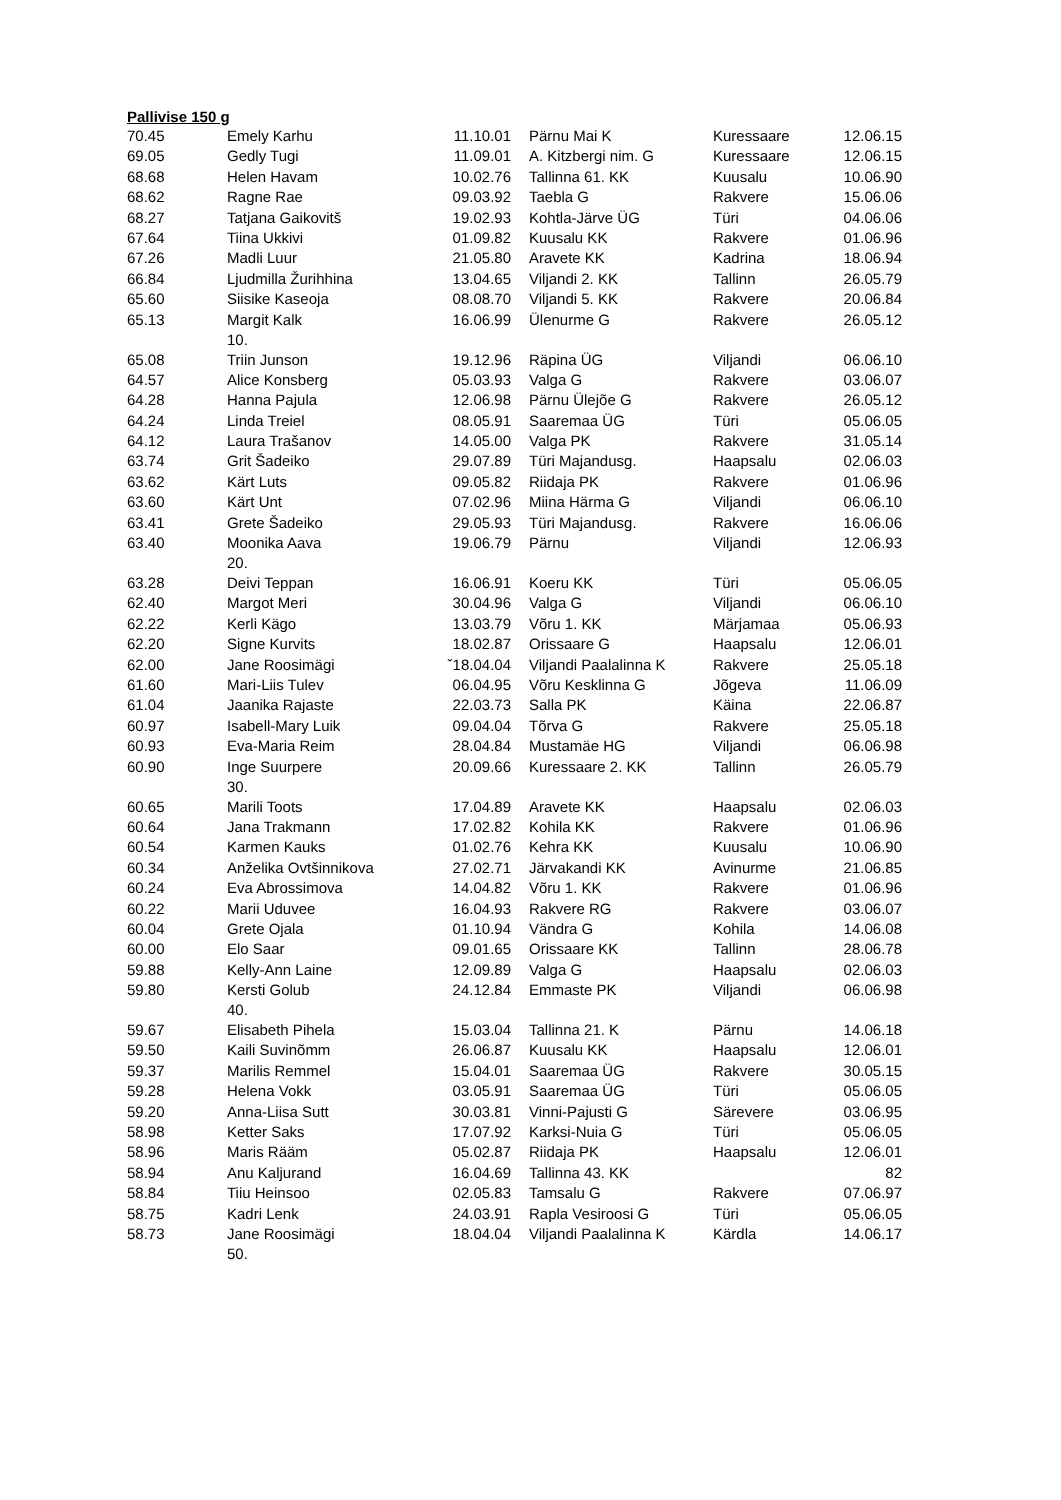Pallivise 150 g
| 70.45 | Emely Karhu | 11.10.01 | Pärnu Mai K | Kuressaare | 12.06.15 |
| 69.05 | Gedly Tugi | 11.09.01 | A. Kitzbergi nim. G | Kuressaare | 12.06.15 |
| 68.68 | Helen Havam | 10.02.76 | Tallinna 61. KK | Kuusalu | 10.06.90 |
| 68.62 | Ragne Rae | 09.03.92 | Taebla G | Rakvere | 15.06.06 |
| 68.27 | Tatjana Gaikovitš | 19.02.93 | Kohtla-Järve ÜG | Türi | 04.06.06 |
| 67.64 | Tiina Ukkivi | 01.09.82 | Kuusalu KK | Rakvere | 01.06.96 |
| 67.26 | Madli Luur | 21.05.80 | Aravete KK | Kadrina | 18.06.94 |
| 66.84 | Ljudmilla Žurihhina | 13.04.65 | Viljandi 2. KK | Tallinn | 26.05.79 |
| 65.60 | Siisike Kaseoja | 08.08.70 | Viljandi 5. KK | Rakvere | 20.06.84 |
| 65.13 | Margit Kalk 10. | 16.06.99 | Ülenurme G | Rakvere | 26.05.12 |
| 65.08 | Triin Junson | 19.12.96 | Räpina ÜG | Viljandi | 06.06.10 |
| 64.57 | Alice Konsberg | 05.03.93 | Valga G | Rakvere | 03.06.07 |
| 64.28 | Hanna Pajula | 12.06.98 | Pärnu Ülejõe G | Rakvere | 26.05.12 |
| 64.24 | Linda Treiel | 08.05.91 | Saaremaa ÜG | Türi | 05.06.05 |
| 64.12 | Laura Trašanov | 14.05.00 | Valga PK | Rakvere | 31.05.14 |
| 63.74 | Grit Šadeiko | 29.07.89 | Türi Majandusg. | Haapsalu | 02.06.03 |
| 63.62 | Kärt Luts | 09.05.82 | Riidaja PK | Rakvere | 01.06.96 |
| 63.60 | Kärt Unt | 07.02.96 | Miina Härma G | Viljandi | 06.06.10 |
| 63.41 | Grete Šadeiko | 29.05.93 | Türi Majandusg. | Rakvere | 16.06.06 |
| 63.40 | Moonika Aava 20. | 19.06.79 | Pärnu | Viljandi | 12.06.93 |
| 63.28 | Deivi Teppan | 16.06.91 | Koeru KK | Türi | 05.06.05 |
| 62.40 | Margot Meri | 30.04.96 | Valga G | Viljandi | 06.06.10 |
| 62.22 | Kerli Kägo | 13.03.79 | Võru 1. KK | Märjamaa | 05.06.93 |
| 62.20 | Signe Kurvits | 18.02.87 | Orissaare G | Haapsalu | 12.06.01 |
| 62.00 | Jane Roosimägi | ˇ18.04.04 | Viljandi Paalalinna K | Rakvere | 25.05.18 |
| 61.60 | Mari-Liis Tulev | 06.04.95 | Võru Kesklinna G | Jõgeva | 11.06.09 |
| 61.04 | Jaanika Rajaste | 22.03.73 | Salla PK | Käina | 22.06.87 |
| 60.97 | Isabell-Mary Luik | 09.04.04 | Tõrva G | Rakvere | 25.05.18 |
| 60.93 | Eva-Maria Reim | 28.04.84 | Mustamäe HG | Viljandi | 06.06.98 |
| 60.90 | Inge Suurpere 30. | 20.09.66 | Kuressaare 2. KK | Tallinn | 26.05.79 |
| 60.65 | Marili Toots | 17.04.89 | Aravete KK | Haapsalu | 02.06.03 |
| 60.64 | Jana Trakmann | 17.02.82 | Kohila KK | Rakvere | 01.06.96 |
| 60.54 | Karmen Kauks | 01.02.76 | Kehra KK | Kuusalu | 10.06.90 |
| 60.34 | Anželika Ovtšinnikova | 27.02.71 | Järvakandi KK | Avinurme | 21.06.85 |
| 60.24 | Eva Abrossimova | 14.04.82 | Võru 1. KK | Rakvere | 01.06.96 |
| 60.22 | Marii Uduvee | 16.04.93 | Rakvere RG | Rakvere | 03.06.07 |
| 60.04 | Grete Ojala | 01.10.94 | Vändra G | Kohila | 14.06.08 |
| 60.00 | Elo Saar | 09.01.65 | Orissaare KK | Tallinn | 28.06.78 |
| 59.88 | Kelly-Ann Laine | 12.09.89 | Valga G | Haapsalu | 02.06.03 |
| 59.80 | Kersti Golub 40. | 24.12.84 | Emmaste PK | Viljandi | 06.06.98 |
| 59.67 | Elisabeth Pihela | 15.03.04 | Tallinna 21. K | Pärnu | 14.06.18 |
| 59.50 | Kaili Suvinõmm | 26.06.87 | Kuusalu KK | Haapsalu | 12.06.01 |
| 59.37 | Marilis Remmel | 15.04.01 | Saaremaa ÜG | Rakvere | 30.05.15 |
| 59.28 | Helena Vokk | 03.05.91 | Saaremaa ÜG | Türi | 05.06.05 |
| 59.20 | Anna-Liisa Sutt | 30.03.81 | Vinni-Pajusti G | Särevere | 03.06.95 |
| 58.98 | Ketter Saks | 17.07.92 | Karksi-Nuia G | Türi | 05.06.05 |
| 58.96 | Maris Rääm | 05.02.87 | Riidaja PK | Haapsalu | 12.06.01 |
| 58.94 | Anu Kaljurand | 16.04.69 | Tallinna 43. KK | | 82 |
| 58.84 | Tiiu Heinsoo | 02.05.83 | Tamsalu G | Rakvere | 07.06.97 |
| 58.75 | Kadri Lenk | 24.03.91 | Rapla Vesiroosi G | Türi | 05.06.05 |
| 58.73 | Jane Roosimägi 50. | 18.04.04 | Viljandi Paalalinna K | Kärdla | 14.06.17 |